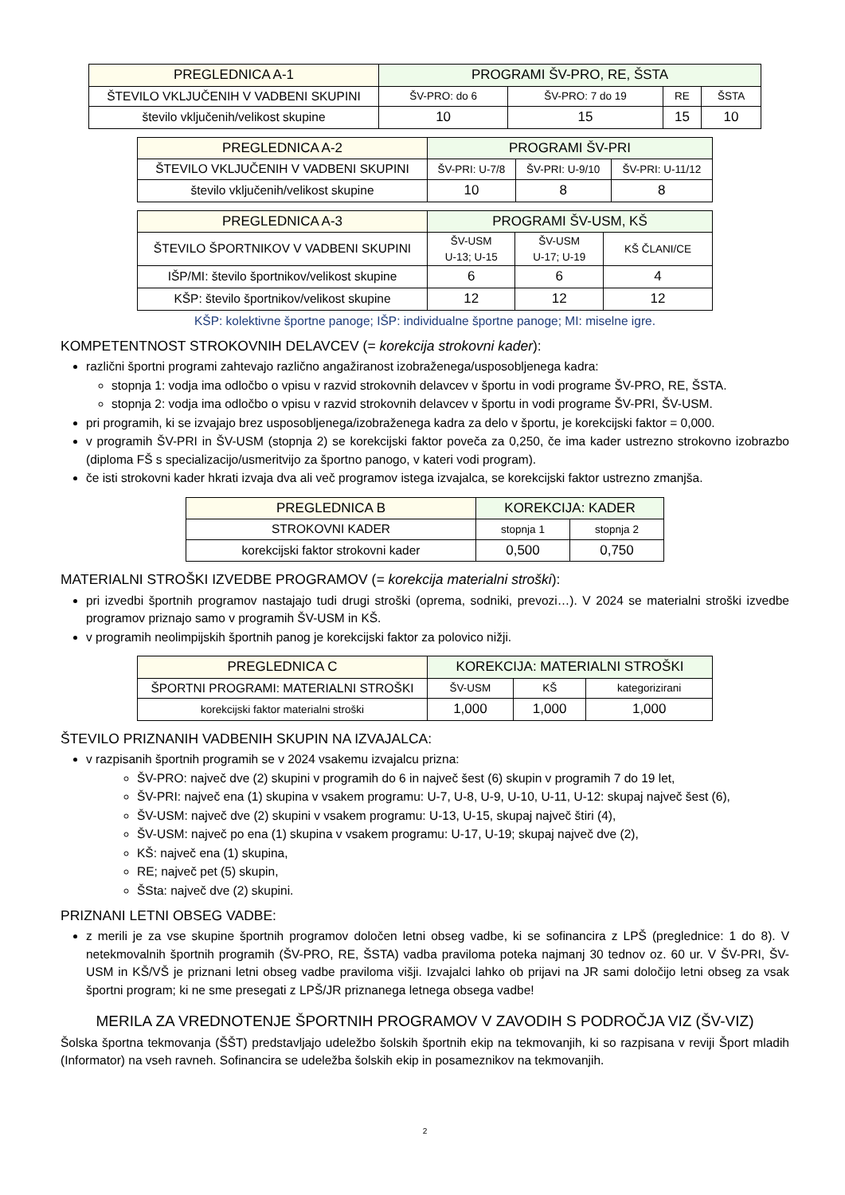| PREGLEDNICA A-1 | PROGRAMI ŠV-PRO, RE, ŠSTA | | | |
| --- | --- | --- | --- | --- |
| ŠTEVILO VKLJUČENIH V VADBENI SKUPINI | ŠV-PRO: do 6 | ŠV-PRO: 7 do 19 | RE | ŠSTA |
| število vključenih/velikost skupine | 10 | 15 | 15 | 10 |
| PREGLEDNICA A-2 | PROGRAMI ŠV-PRI | | |
| --- | --- | --- | --- |
| ŠTEVILO VKLJUČENIH V VADBENI SKUPINI | ŠV-PRI: U-7/8 | ŠV-PRI: U-9/10 | ŠV-PRI: U-11/12 |
| število vključenih/velikost skupine | 10 | 8 | 8 |
| PREGLEDNICA A-3 | PROGRAMI ŠV-USM, KŠ | | |
| --- | --- | --- | --- |
| ŠTEVILO ŠPORTNIKOV V VADBENI SKUPINI | ŠV-USM U-13; U-15 | ŠV-USM U-17; U-19 | KŠ ČLANI/CE |
| IŠP/MI: število športnikov/velikost skupine | 6 | 6 | 4 |
| KŠP: število športnikov/velikost skupine | 12 | 12 | 12 |
KŠP: kolektivne športne panoge; IŠP: individualne športne panoge; MI: miselne igre.
KOMPETENTNOST STROKOVNIH DELAVCEV (= korekcija strokovni kader):
različni športni programi zahtevajo različno angažiranost izobraženega/usposobljenega kadra:
stopnja 1: vodja ima odločbo o vpisu v razvid strokovnih delavcev v športu in vodi programe ŠV-PRO, RE, ŠSTA.
stopnja 2: vodja ima odločbo o vpisu v razvid strokovnih delavcev v športu in vodi programe ŠV-PRI, ŠV-USM.
pri programih, ki se izvajajo brez usposobljenega/izobraženega kadra za delo v športu, je korekcijski faktor = 0,000.
v programih ŠV-PRI in ŠV-USM (stopnja 2) se korekcijski faktor poveča za 0,250, če ima kader ustrezno strokovno izobrazbo (diploma FŠ s specializacijo/usmeritvijo za športno panogo, v kateri vodi program).
če isti strokovni kader hkrati izvaja dva ali več programov istega izvajalca, se korekcijski faktor ustrezno zmanjša.
| PREGLEDNICA B | KOREKCIJA: KADER | |
| --- | --- | --- |
| STROKOVNI KADER | stopnja 1 | stopnja 2 |
| korekcijski faktor strokovni kader | 0,500 | 0,750 |
MATERIALNI STROŠKI IZVEDBE PROGRAMOV (= korekcija materialni stroški):
pri izvedbi športnih programov nastajajo tudi drugi stroški (oprema, sodniki, prevozi…). V 2024 se materialni stroški izvedbe programov priznajo samo v programih ŠV-USM in KŠ.
v programih neolimpijskih športnih panog je korekcijski faktor za polovico nižji.
| PREGLEDNICA C | KOREKCIJA: MATERIALNI STROŠKI | | |
| --- | --- | --- | --- |
| ŠPORTNI PROGRAMI: MATERIALNI STROŠKI | ŠV-USM | KŠ | kategorizirani |
| korekcijski faktor materialni stroški | 1,000 | 1,000 | 1,000 |
ŠTEVILO PRIZNANIH VADBENIH SKUPIN NA IZVAJALCA:
v razpisanih športnih programih se v 2024 vsakemu izvajalcu prizna:
ŠV-PRO: največ dve (2) skupini v programih do 6 in največ šest (6) skupin v programih 7 do 19 let,
ŠV-PRI: največ ena (1) skupina v vsakem programu: U-7, U-8, U-9, U-10, U-11, U-12: skupaj največ šest (6),
ŠV-USM: največ dve (2) skupini v vsakem programu: U-13, U-15, skupaj največ štiri (4),
ŠV-USM: največ po ena (1) skupina v vsakem programu: U-17, U-19; skupaj največ dve (2),
KŠ: največ ena (1) skupina,
RE; največ pet (5) skupin,
ŠSta: največ dve (2) skupini.
PRIZNANI LETNI OBSEG VADBE:
z merili je za vse skupine športnih programov določen letni obseg vadbe, ki se sofinancira z LPŠ (preglednice: 1 do 8). V netekmovalnih športnih programih (ŠV-PRO, RE, ŠSTA) vadba praviloma poteka najmanj 30 tednov oz. 60 ur. V ŠV-PRI, ŠV-USM in KŠ/VŠ je priznani letni obseg vadbe praviloma višji. Izvajalci lahko ob prijavi na JR sami določijo letni obseg za vsak športni program; ki ne sme presegati z LPŠ/JR priznanega letnega obsega vadbe!
MERILA ZA VREDNOTENJE ŠPORTNIH PROGRAMOV V ZAVODIH S PODROČJA VIZ (ŠV-VIZ)
Šolska športna tekmovanja (ŠŠT) predstavljajo udeležbo šolskih športnih ekip na tekmovanjih, ki so razpisana v reviji Šport mladih (Informator) na vseh ravneh. Sofinancira se udeležba šolskih ekip in posameznikov na tekmovanjih.
2